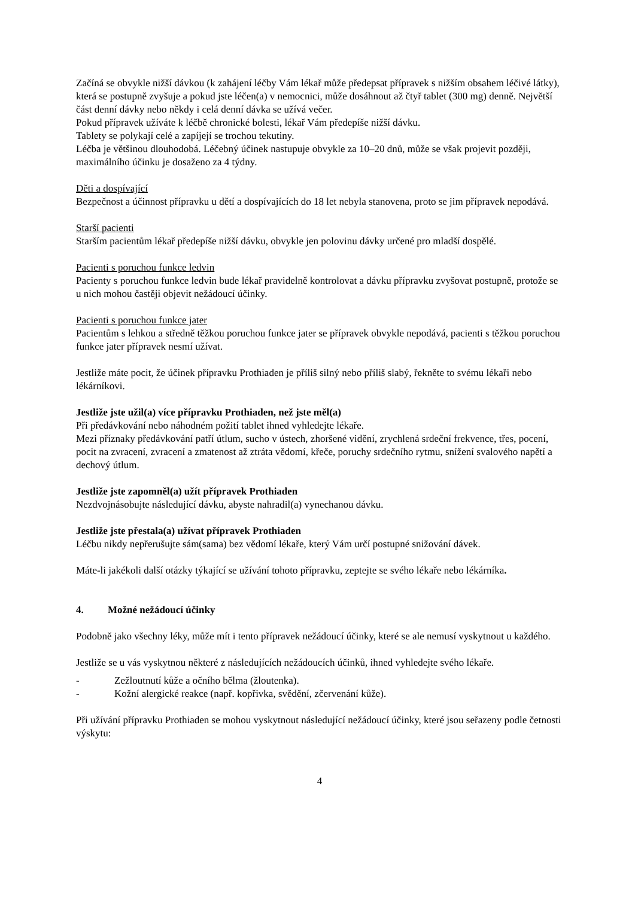Začíná se obvykle nižší dávkou (k zahájení léčby Vám lékař může předepsat přípravek s nižším obsahem léčivé látky), která se postupně zvyšuje a pokud jste léčen(a) v nemocnici, může dosáhnout až čtyř tablet (300 mg) denně. Největší část denní dávky nebo někdy i celá denní dávka se užívá večer.
Pokud přípravek užíváte k léčbě chronické bolesti, lékař Vám předepíše nižší dávku.
Tablety se polykají celé a zapíjejí se trochou tekutiny.
Léčba je většinou dlouhodobá. Léčebný účinek nastupuje obvykle za 10–20 dnů, může se však projevit později, maximálního účinku je dosaženo za 4 týdny.
Děti a dospívající
Bezpečnost a účinnost přípravku u dětí a dospívajících do 18 let nebyla stanovena, proto se jim přípravek nepodává.
Starší pacienti
Starším pacientům lékař předepíše nižší dávku, obvykle jen polovinu dávky určené pro mladší dospělé.
Pacienti s poruchou funkce ledvin
Pacienty s poruchou funkce ledvin bude lékař pravidelně kontrolovat a dávku přípravku zvyšovat postupně, protože se u nich mohou častěji objevit nežádoucí účinky.
Pacienti s poruchou funkce jater
Pacientům s lehkou a středně těžkou poruchou funkce jater se přípravek obvykle nepodává, pacienti s těžkou poruchou funkce jater přípravek nesmí užívat.
Jestliže máte pocit, že účinek přípravku Prothiaden je příliš silný nebo příliš slabý, řekněte to svému lékaři nebo lékárníkovi.
Jestliže jste užil(a) více přípravku Prothiaden, než jste měl(a)
Při předávkování nebo náhodném požití tablet ihned vyhledejte lékaře.
Mezi příznaky předávkování patří útlum, sucho v ústech, zhoršené vidění, zrychlená srdeční frekvence, třes, pocení, pocit na zvracení, zvracení a zmatenost až ztráta vědomí, křeče, poruchy srdečního rytmu, snížení svalového napětí a dechový útlum.
Jestliže jste zapomněl(a) užít přípravek Prothiaden
Nezdvojnásobujte následující dávku, abyste nahradil(a) vynechanou dávku.
Jestliže jste přestala(a) užívat přípravek Prothiaden
Léčbu nikdy nepřerušujte sám(sama) bez vědomí lékaře, který Vám určí postupné snižování dávek.
Máte-li jakékoli další otázky týkající se užívání tohoto přípravku, zeptejte se svého lékaře nebo lékárníka.
4. Možné nežádoucí účinky
Podobně jako všechny léky, může mít i tento přípravek nežádoucí účinky, které se ale nemusí vyskytnout u každého.
Jestliže se u vás vyskytnou některé z následujících nežádoucích účinků, ihned vyhledejte svého lékaře.
- Zežloutnutí kůže a očního bělma (žloutenka).
- Kožní alergické reakce (např. kopřivka, svědění, zčervenání kůže).
Při užívání přípravku Prothiaden se mohou vyskytnout následující nežádoucí účinky, které jsou seřazeny podle četnosti výskytu:
4